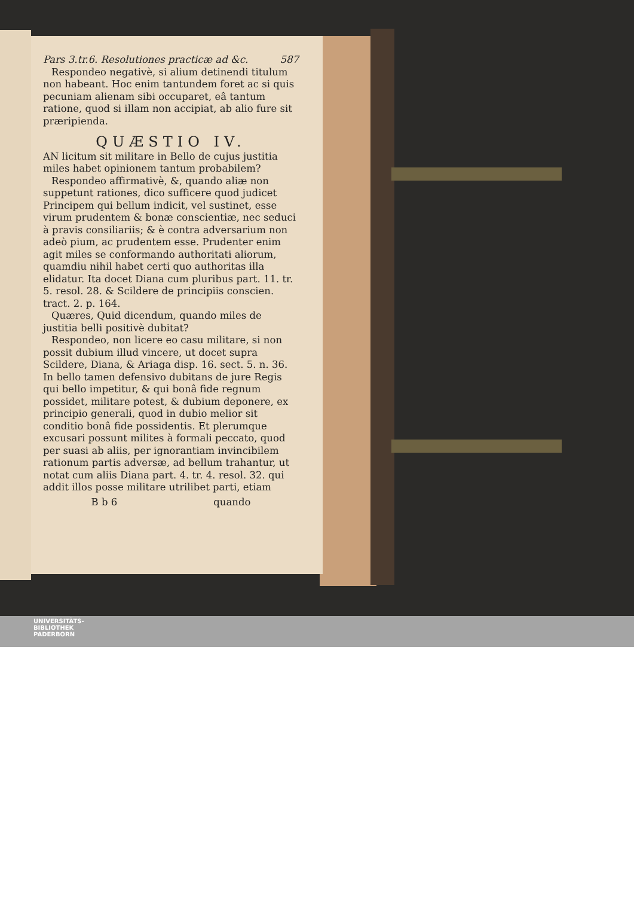Pars 3.tr.6. Resolutiones practicæ ad &c. 587
Respondeo negativè, si alium detinendi titulum non habeant. Hoc enim tantundem foret ac si quis pecuniam alienam sibi occuparet, eâ tantum ratione, quod si illam non accipiat, ab alio fure sit præripienda.
QUÆSTIO IV.
AN licitum sit militare in Bello de cujus justitia miles habet opinionem tantum probabilem?
Respondeo affirmativè, &, quando aliæ non suppetunt rationes, dico sufficere quod judicet Principem qui bellum indicit, vel sustinet, esse virum prudentem & bonæ conscientiæ, nec seduci à pravis consiliariis; & è contra adversarium non adeò pium, ac prudentem esse. Prudenter enim agit miles se conformando authoritati aliorum, quamdiu nihil habet certi quo authoritas illa elidatur. Ita docet Diana cum pluribus part. 11. tr. 5. resol. 28. & Scildere de principiis conscien. tract. 2. p. 164.
Quæres, Quid dicendum, quando miles de justitia belli positivè dubitat?
Respondeo, non licere eo casu militare, si non possit dubium illud vincere, ut docet supra Scildere, Diana, & Ariaga disp. 16. sect. 5. n. 36. In bello tamen defensivo dubitans de jure Regis qui bello impetitur, & qui bonâ fide regnum possidet, militare potest, & dubium deponere, ex principio generali, quod in dubio melior sit conditio bonâ fide possidentis. Et plerumque excusari possunt milites à formali peccato, quod per suasi ab aliis, per ignorantiam invincibilem rationum partis adversæ, ad bellum trahantur, ut notat cum aliis Diana part. 4. tr. 4. resol. 32. qui addit illos posse militare utrilibet parti, etiam
B b 6 quando
UNIVERSITÄTS-
BIBLIOTHEK
PADERBORN